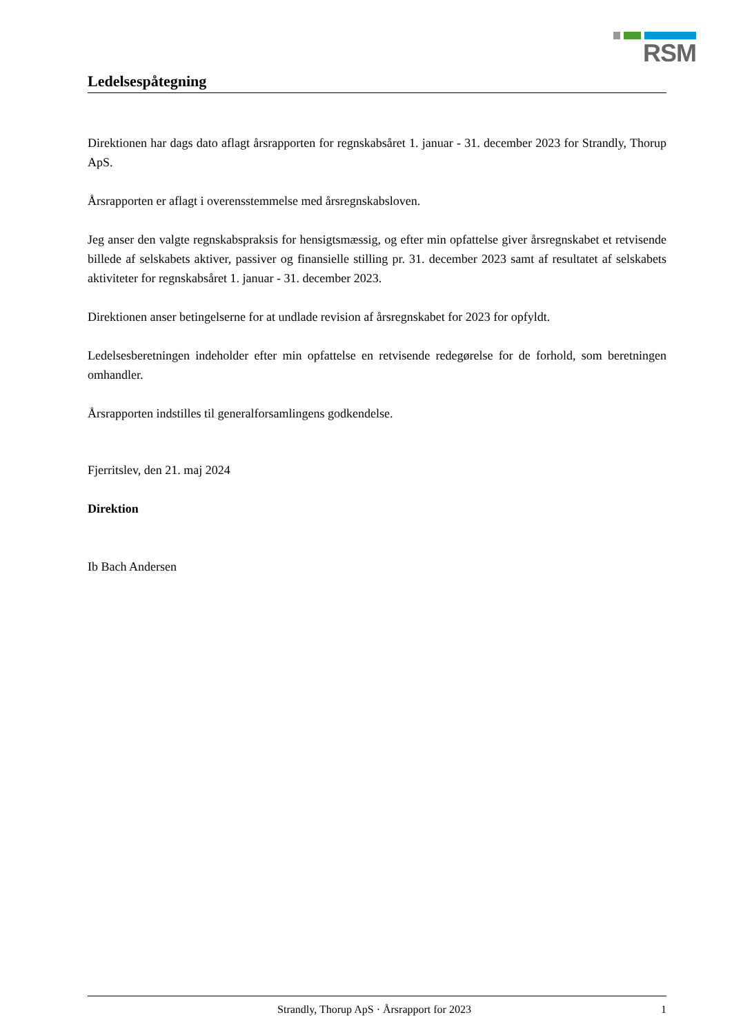RSM
Ledelsespåtegning
Direktionen har dags dato aflagt årsrapporten for regnskabsåret 1. januar - 31. december 2023 for Strandly, Thorup ApS.
Årsrapporten er aflagt i overensstemmelse med årsregnskabsloven.
Jeg anser den valgte regnskabspraksis for hensigtsmæssig, og efter min opfattelse giver årsregnskabet et retvisende billede af selskabets aktiver, passiver og finansielle stilling pr. 31. december 2023 samt af resultatet af selskabets aktiviteter for regnskabsåret 1. januar - 31. december 2023.
Direktionen anser betingelserne for at undlade revision af årsregnskabet for 2023 for opfyldt.
Ledelsesberetningen indeholder efter min opfattelse en retvisende redegørelse for de forhold, som beretningen omhandler.
Årsrapporten indstilles til generalforsamlingens godkendelse.
Fjerritslev, den 21. maj 2024
Direktion
Ib Bach Andersen
Strandly, Thorup ApS · Årsrapport for 2023 1